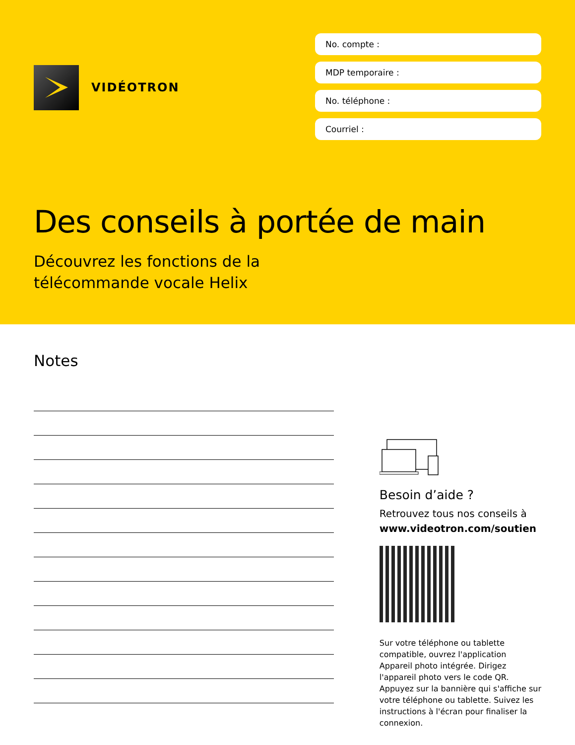VIDÉOTRON
No. compte :
MDP temporaire :
No. téléphone :
Courriel :
Des conseils à portée de main
Découvrez les fonctions de la
télécommande vocale Helix
Notes
Besoin d’aide ?
Retrouvez tous nos conseils à www.videotron.com/soutien
Sur votre téléphone ou tablette compatible, ouvrez l'application Appareil photo intégrée. Dirigez l'appareil photo vers le code QR. Appuyez sur la bannière qui s'affiche sur votre téléphone ou tablette. Suivez les instructions à l'écran pour finaliser la connexion.